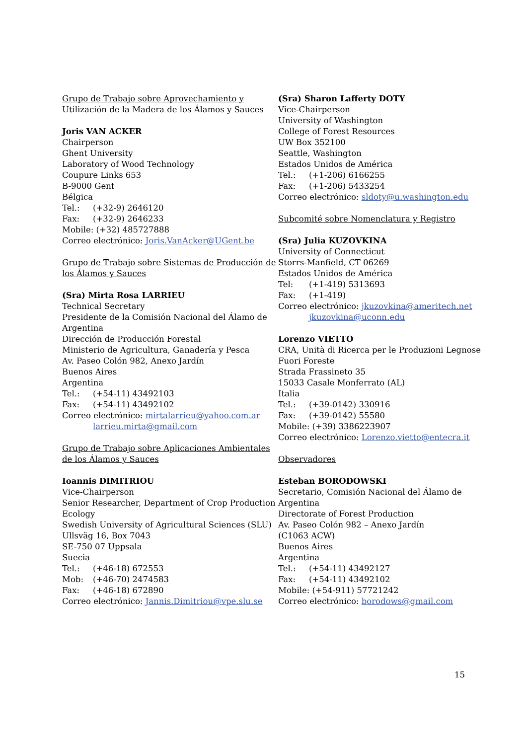Grupo de Trabajo sobre Aprovechamiento y Utilización de la Madera de los Álamos y Sauces
Joris VAN ACKER
Chairperson
Ghent University
Laboratory of Wood Technology
Coupure Links 653
B-9000 Gent
Bélgica
Tel.: (+32-9) 2646120
Fax: (+32-9) 2646233
Mobile: (+32) 485727888
Correo electrónico: Joris.VanAcker@UGent.be
Grupo de Trabajo sobre Sistemas de Producción de los Álamos y Sauces
(Sra) Mirta Rosa LARRIEU
Technical Secretary
Presidente de la Comisión Nacional del Álamo de Argentina
Dirección de Producción Forestal
Ministerio de Agricultura, Ganadería y Pesca
Av. Paseo Colón 982, Anexo Jardín
Buenos Aires
Argentina
Tel.: (+54-11) 43492103
Fax: (+54-11) 43492102
Correo electrónico: mirtalarrieu@yahoo.com.ar
larrieu.mirta@gmail.com
Grupo de Trabajo sobre Aplicaciones Ambientales de los Álamos y Sauces
Ioannis DIMITRIOU
Vice-Chairperson
Senior Researcher, Department of Crop Production Ecology
Swedish University of Agricultural Sciences (SLU)
Ullsväg 16, Box 7043
SE-750 07 Uppsala
Suecia
Tel.: (+46-18) 672553
Mob: (+46-70) 2474583
Fax: (+46-18) 672890
Correo electrónico: Jannis.Dimitriou@vpe.slu.se
(Sra) Sharon Lafferty DOTY
Vice-Chairperson
University of Washington
College of Forest Resources
UW Box 352100
Seattle, Washington
Estados Unidos de América
Tel.: (+1-206) 6166255
Fax: (+1-206) 5433254
Correo electrónico: sldoty@u.washington.edu
Subcomité sobre Nomenclatura y Registro
(Sra) Julia KUZOVKINA
University of Connecticut
Storrs-Manfield, CT 06269
Estados Unidos de América
Tel: (+1-419) 5313693
Fax: (+1-419)
Correo electrónico: jkuzovkina@ameritech.net
jkuzovkina@uconn.edu
Lorenzo VIETTO
CRA, Unità di Ricerca per le Produzioni Legnose Fuori Foreste
Strada Frassineto 35
15033 Casale Monferrato (AL)
Italia
Tel.: (+39-0142) 330916
Fax: (+39-0142) 55580
Mobile: (+39) 3386223907
Correo electrónico: Lorenzo.vietto@entecra.it
Observadores
Esteban BORODOWSKI
Secretario, Comisión Nacional del Álamo de Argentina
Directorate of Forest Production
Av. Paseo Colón 982 – Anexo Jardín
(C1063 ACW)
Buenos Aires
Argentina
Tel.: (+54-11) 43492127
Fax: (+54-11) 43492102
Mobile: (+54-911) 57721242
Correo electrónico: borodows@gmail.com
15